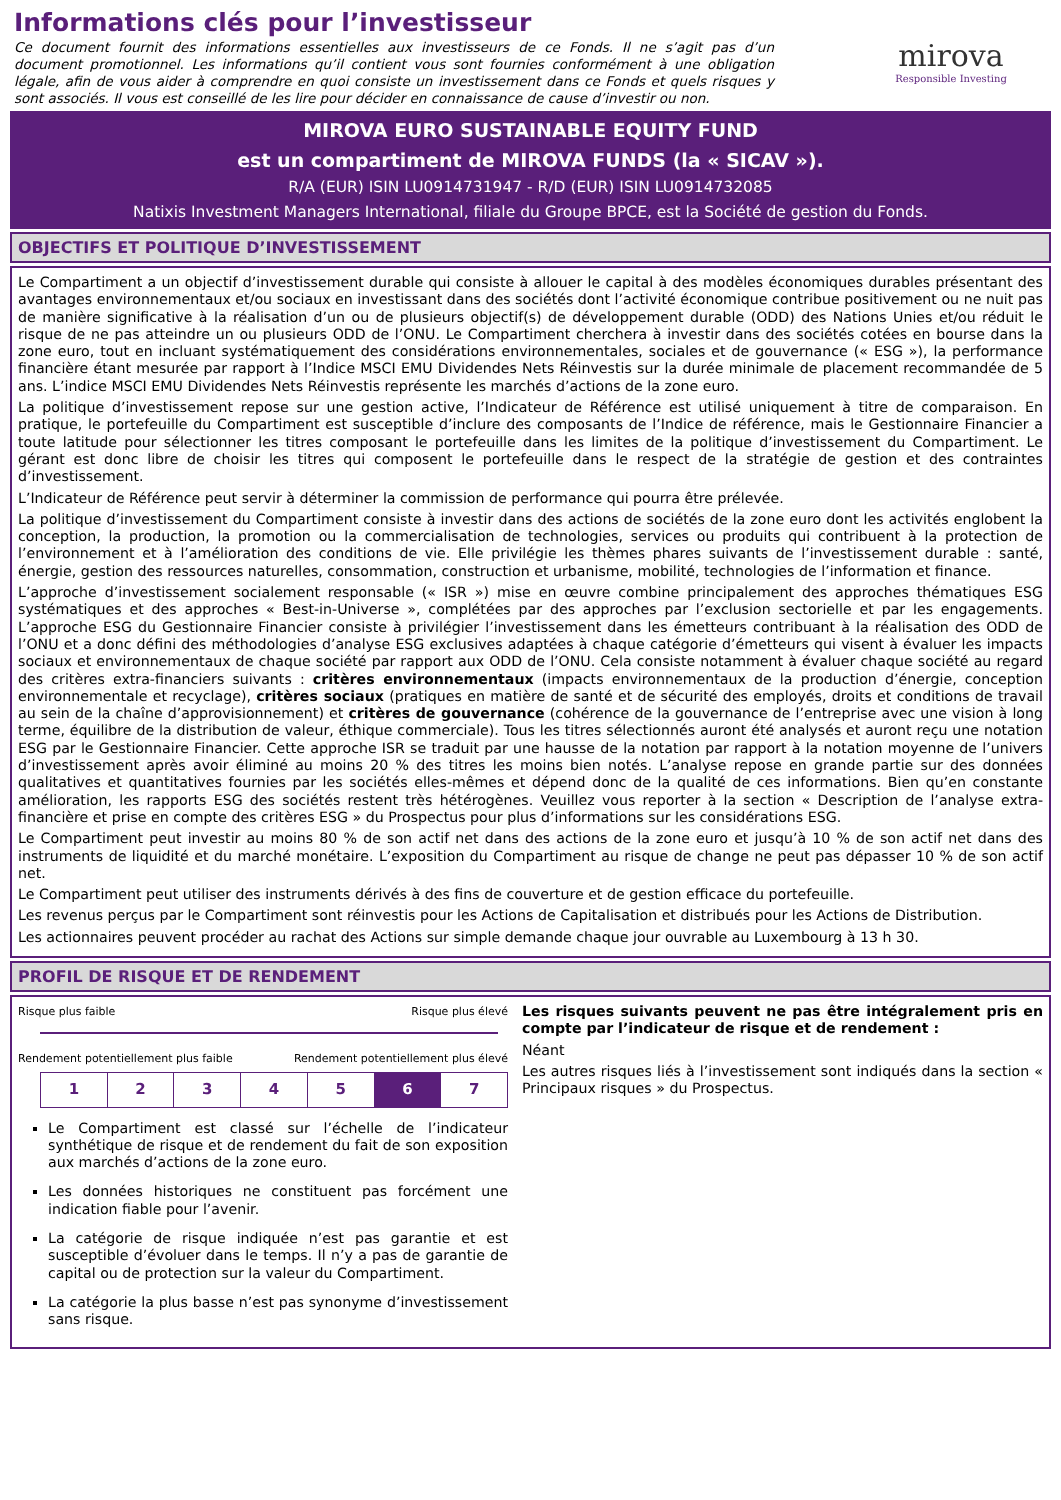Informations clés pour l’investisseur
Ce document fournit des informations essentielles aux investisseurs de ce Fonds. Il ne s’agit pas d’un document promotionnel. Les informations qu’il contient vous sont fournies conformément à une obligation légale, afin de vous aider à comprendre en quoi consiste un investissement dans ce Fonds et quels risques y sont associés. Il vous est conseillé de les lire pour décider en connaissance de cause d’investir ou non.
mirova
Responsible Investing
MIROVA EURO SUSTAINABLE EQUITY FUND
est un compartiment de MIROVA FUNDS (la « SICAV »).
R/A (EUR) ISIN LU0914731947 - R/D (EUR) ISIN LU0914732085
Natixis Investment Managers International, filiale du Groupe BPCE, est la Société de gestion du Fonds.
OBJECTIFS ET POLITIQUE D’INVESTISSEMENT
Le Compartiment a un objectif d’investissement durable qui consiste à allouer le capital à des modèles économiques durables présentant des avantages environnementaux et/ou sociaux en investissant dans des sociétés dont l’activité économique contribue positivement ou ne nuit pas de manière significative à la réalisation d’un ou de plusieurs objectif(s) de développement durable (ODD) des Nations Unies et/ou réduit le risque de ne pas atteindre un ou plusieurs ODD de l’ONU. Le Compartiment cherchera à investir dans des sociétés cotées en bourse dans la zone euro, tout en incluant systématiquement des considérations environnementales, sociales et de gouvernance (« ESG »), la performance financière étant mesurée par rapport à l’Indice MSCI EMU Dividendes Nets Réinvestis sur la durée minimale de placement recommandée de 5 ans. L’indice MSCI EMU Dividendes Nets Réinvestis représente les marchés d’actions de la zone euro.
La politique d’investissement repose sur une gestion active, l’Indicateur de Référence est utilisé uniquement à titre de comparaison. En pratique, le portefeuille du Compartiment est susceptible d’inclure des composants de l’Indice de référence, mais le Gestionnaire Financier a toute latitude pour sélectionner les titres composant le portefeuille dans les limites de la politique d’investissement du Compartiment. Le gérant est donc libre de choisir les titres qui composent le portefeuille dans le respect de la stratégie de gestion et des contraintes d’investissement.
L’Indicateur de Référence peut servir à déterminer la commission de performance qui pourra être prélevée.
La politique d’investissement du Compartiment consiste à investir dans des actions de sociétés de la zone euro dont les activités englobent la conception, la production, la promotion ou la commercialisation de technologies, services ou produits qui contribuent à la protection de l’environnement et à l’amélioration des conditions de vie. Elle privilégie les thèmes phares suivants de l’investissement durable : santé, énergie, gestion des ressources naturelles, consommation, construction et urbanisme, mobilité, technologies de l’information et finance.
L’approche d’investissement socialement responsable (« ISR ») mise en œuvre combine principalement des approches thématiques ESG systématiques et des approches « Best-in-Universe », complétées par des approches par l’exclusion sectorielle et par les engagements. L’approche ESG du Gestionnaire Financier consiste à privilégier l’investissement dans les émetteurs contribuant à la réalisation des ODD de l’ONU et a donc défini des méthodologies d’analyse ESG exclusives adaptées à chaque catégorie d’émetteurs qui visent à évaluer les impacts sociaux et environnementaux de chaque société par rapport aux ODD de l’ONU. Cela consiste notamment à évaluer chaque société au regard des critères extra-financiers suivants : critères environnementaux (impacts environnementaux de la production d’énergie, conception environnementale et recyclage), critères sociaux (pratiques en matière de santé et de sécurité des employés, droits et conditions de travail au sein de la chaîne d’approvisionnement) et critères de gouvernance (cohérence de la gouvernance de l’entreprise avec une vision à long terme, équilibre de la distribution de valeur, éthique commerciale). Tous les titres sélectionnés auront été analysés et auront reçu une notation ESG par le Gestionnaire Financier. Cette approche ISR se traduit par une hausse de la notation par rapport à la notation moyenne de l’univers d’investissement après avoir éliminé au moins 20 % des titres les moins bien notés. L’analyse repose en grande partie sur des données qualitatives et quantitatives fournies par les sociétés elles-mêmes et dépend donc de la qualité de ces informations. Bien qu’en constante amélioration, les rapports ESG des sociétés restent très hétérogènes. Veuillez vous reporter à la section « Description de l’analyse extra-financière et prise en compte des critères ESG » du Prospectus pour plus d’informations sur les considérations ESG.
Le Compartiment peut investir au moins 80 % de son actif net dans des actions de la zone euro et jusqu’à 10 % de son actif net dans des instruments de liquidité et du marché monétaire. L’exposition du Compartiment au risque de change ne peut pas dépasser 10 % de son actif net.
Le Compartiment peut utiliser des instruments dérivés à des fins de couverture et de gestion efficace du portefeuille.
Les revenus perçus par le Compartiment sont réinvestis pour les Actions de Capitalisation et distribués pour les Actions de Distribution.
Les actionnaires peuvent procéder au rachat des Actions sur simple demande chaque jour ouvrable au Luxembourg à 13 h 30.
PROFIL DE RISQUE ET DE RENDEMENT
Risque plus faible Risque plus élevé
Rendement potentiellement plus faible Rendement potentiellement plus élevé
| 1 | 2 | 3 | 4 | 5 | 6 | 7 |
Le Compartiment est classé sur l’échelle de l’indicateur synthétique de risque et de rendement du fait de son exposition aux marchés d’actions de la zone euro.
Les données historiques ne constituent pas forcément une indication fiable pour l’avenir.
La catégorie de risque indiquée n’est pas garantie et est susceptible d’évoluer dans le temps. Il n’y a pas de garantie de capital ou de protection sur la valeur du Compartiment.
La catégorie la plus basse n’est pas synonyme d’investissement sans risque.
Les risques suivants peuvent ne pas être intégralement pris en compte par l’indicateur de risque et de rendement :
Néant
Les autres risques liés à l’investissement sont indiqués dans la section « Principaux risques » du Prospectus.